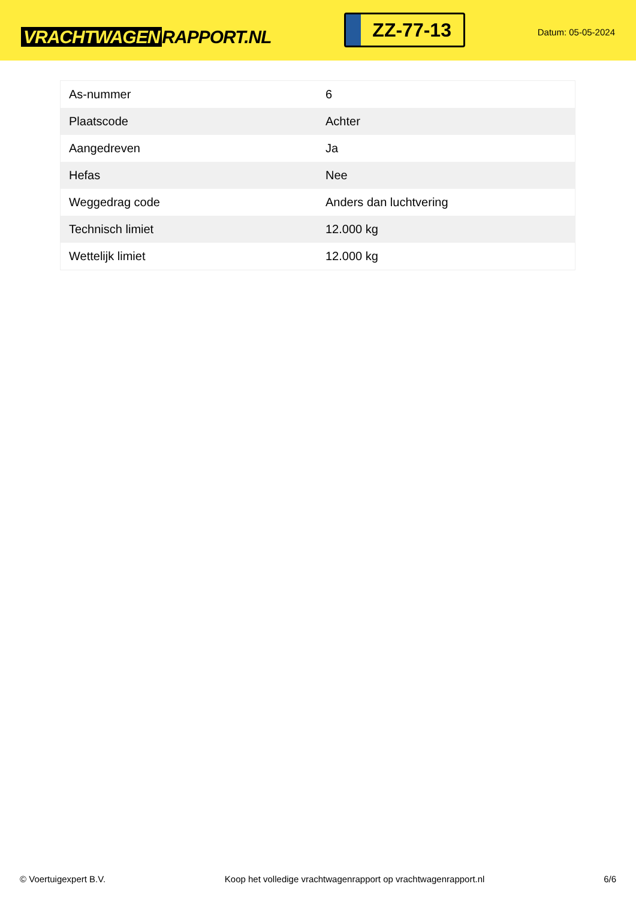VRACHTWAGEN RAPPORT.NL
ZZ-77-13
Datum: 05-05-2024
| As-nummer | 6 |
| Plaatscode | Achter |
| Aangedreven | Ja |
| Hefas | Nee |
| Weggedrag code | Anders dan luchtvering |
| Technisch limiet | 12.000 kg |
| Wettelijk limiet | 12.000 kg |
© Voertuigexpert B.V. Koop het volledige vrachtwagenrapport op vrachtwagenrapport.nl 6/6